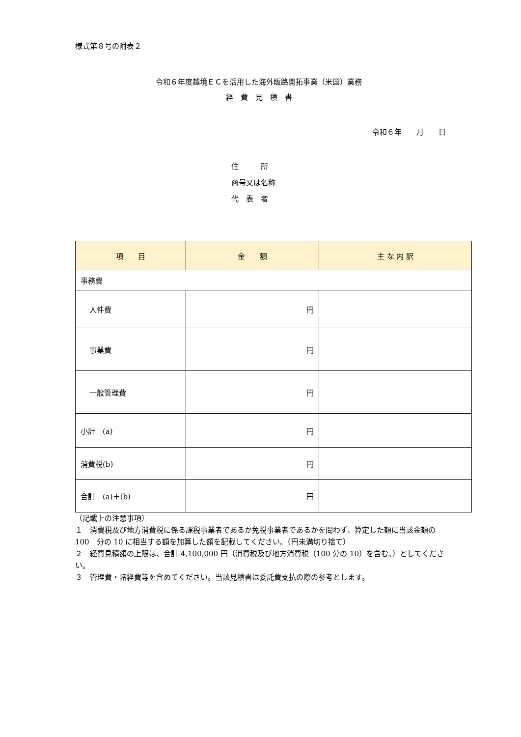様式第８号の附表２
令和６年度越境ＥＣを活用した海外販路開拓事業（米国）業務
経　費　見　積　書
令和６年　　月　　日
住　　　所
商号又は名称
代　表　者
| 項 目 | 金 額 | 主 な 内 訳 |
| --- | --- | --- |
| 事務費 | | |
| 人件費 | 円 | |
| 事業費 | 円 | |
| 一般管理費 | 円 | |
| 小計 (a) | 円 | |
| 消費税(b) | 円 | |
| 合計 (a)＋(b) | 円 | |
（記載上の注意事項）
１　消費税及び地方消費税に係る課税事業者であるか免税事業者であるかを問わず、算定した額に当該金額の 100　分の 10 に相当する額を加算した額を記載してください。（円未満切り捨て）
２　経費見積額の上限は、合計 4,100,000 円（消費税及び地方消費税（100 分の 10）を含む。）としてください。
３　管理費・諸経費等を含めてください。当該見積書は委託費支払の際の参考とします。